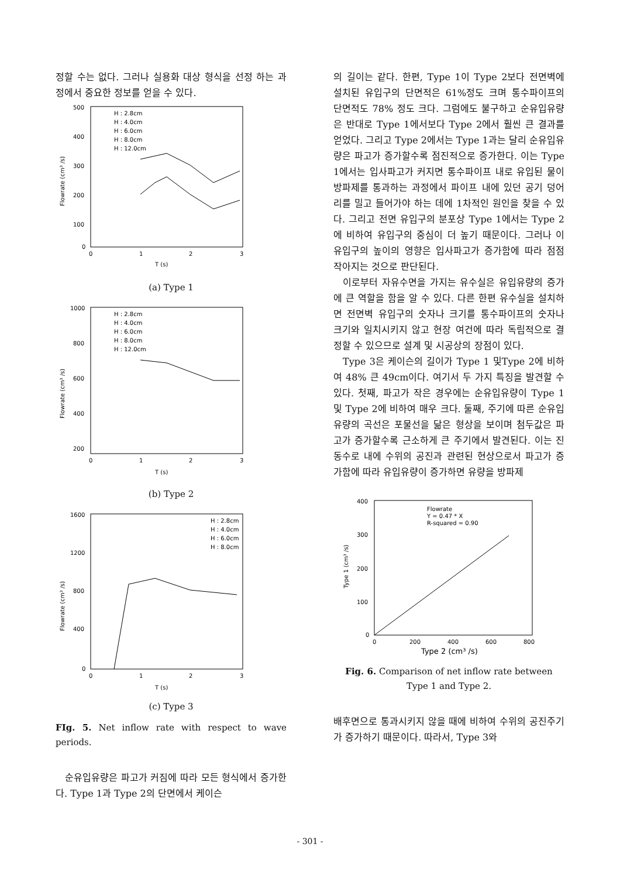정할 수는 없다. 그러나 실용화 대상 형식을 선정 하는 과정에서 중요한 정보를 얻을 수 있다.
500
400
300
200
100
0
0
1
2
3
T (s)
Flowrate (cm³ /s)
H : 2.8cm
H : 4.0cm
H : 6.0cm
H : 8.0cm
H : 12.0cm
(a) Type 1
1000
800
600
400
200
0
1
2
3
T (s)
Flowrate (cm³ /s)
H : 2.8cm
H : 4.0cm
H : 6.0cm
H : 8.0cm
H : 12.0cm
(b) Type 2
1600
1200
800
400
0
0
1
2
3
T (s)
Flowrate (cm³ /s)
H : 2.8cm
H : 4.0cm
H : 6.0cm
H : 8.0cm
(c) Type 3
FIg. 5. Net inflow rate with respect to wave periods.
순유입유량은 파고가 커짐에 따라 모든 형식에서 증가한다. Type 1과 Type 2의 단면에서 케이슨
의 길이는 같다. 한편, Type 1이 Type 2보다 전면벽에 설치된 유입구의 단면적은 61%정도 크며 통수파이프의 단면적도 78% 정도 크다. 그럼에도 불구하고 순유입유량은 반대로 Type 1에서보다 Type 2에서 훨씬 큰 결과를 얻었다. 그리고 Type 2에서는 Type 1과는 달리 순유입유량은 파고가 증가할수록 점진적으로 증가한다. 이는 Type 1에서는 입사파고가 커지면 통수파이프 내로 유입된 물이 방파제를 통과하는 과정에서 파이프 내에 있던 공기 덩어리를 밀고 들어가야 하는 데에 1차적인 원인을 찾을 수 있다. 그리고 전면 유입구의 분포상 Type 1에서는 Type 2에 비하여 유입구의 중심이 더 높기 때문이다. 그러나 이 유입구의 높이의 영향은 입사파고가 증가함에 따라 점점 작아지는 것으로 판단된다.
이로부터 자유수면을 가지는 유수실은 유입유량의 증가에 큰 역할을 함을 알 수 있다. 다른 한편 유수실을 설치하면 전면벽 유입구의 숫자나 크기를 통수파이프의 숫자나 크기와 일치시키지 않고 현장 여건에 따라 독립적으로 결정할 수 있으므로 설계 및 시공상의 장점이 있다.
Type 3은 케이슨의 길이가 Type 1 및Type 2에 비하여 48% 큰 49cm이다. 여기서 두 가지 특징을 발견할 수 있다. 첫째, 파고가 작은 경우에는 순유입유량이 Type 1 및 Type 2에 비하여 매우 크다. 둘째, 주기에 따른 순유입유량의 곡선은 포물선을 닮은 형상을 보이며 첨두값은 파고가 증가할수록 근소하게 큰 주기에서 발견된다. 이는 진동수로 내에 수위의 공진과 관련된 현상으로서 파고가 증가함에 따라 유입유량이 증가하면 유량을 방파제
400
300
200
100
0
0
200
400
600
800
Type 2 (cm³ /s)
Type 1 (cm³ /s)
Flowrate
Y = 0.47 * X
R-squared = 0.90
Fig. 6. Comparison of net inflow rate between Type 1 and Type 2.
배후면으로 통과시키지 않을 때에 비하여 수위의 공진주기가 증가하기 때문이다. 따라서, Type 3와
- 301 -